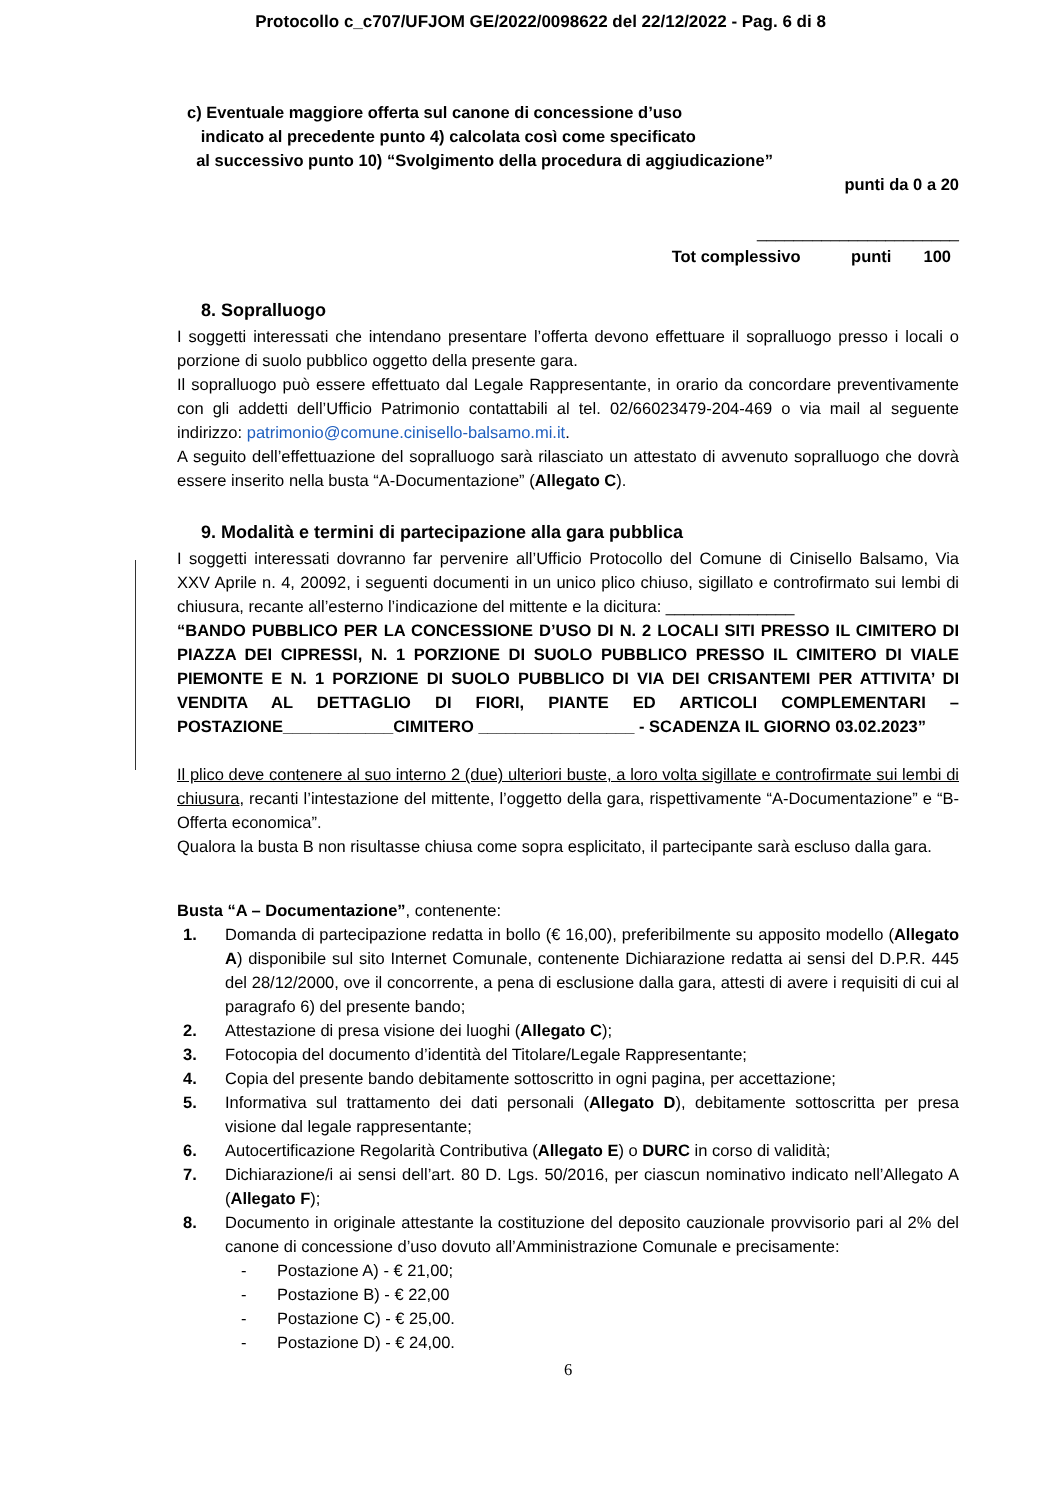Protocollo c_c707/UFJOM GE/2022/0098622 del 22/12/2022 - Pag. 6 di 8
c) Eventuale maggiore offerta sul canone di concessione d’uso
indicato al precedente punto 4) calcolata così come specificato
al successivo punto 10) “Svolgimento della procedura di aggiudicazione”
punti da 0 a 20
______________________
Tot complessivo punti 100
8. Sopralluogo
I soggetti interessati che intendano presentare l’offerta devono effettuare il sopralluogo presso i locali o porzione di suolo pubblico oggetto della presente gara.
Il sopralluogo può essere effettuato dal Legale Rappresentante, in orario da concordare preventivamente con gli addetti dell’Ufficio Patrimonio contattabili al tel. 02/66023479-204-469 o via mail al seguente indirizzo: patrimonio@comune.cinisello-balsamo.mi.it.
A seguito dell’effettuazione del sopralluogo sarà rilasciato un attestato di avvenuto sopralluogo che dovrà essere inserito nella busta “A-Documentazione” (Allegato C).
9. Modalità e termini di partecipazione alla gara pubblica
I soggetti interessati dovranno far pervenire all’Ufficio Protocollo del Comune di Cinisello Balsamo, Via XXV Aprile n. 4, 20092, i seguenti documenti in un unico plico chiuso, sigillato e controfirmato sui lembi di chiusura, recante all’esterno l’indicazione del mittente e la dicitura: ______________
“BANDO PUBBLICO PER LA CONCESSIONE D’USO DI N. 2 LOCALI SITI PRESSO IL CIMITERO DI PIAZZA DEI CIPRESSI, N. 1 PORZIONE DI SUOLO PUBBLICO PRESSO IL CIMITERO DI VIALE PIEMONTE E N. 1 PORZIONE DI SUOLO PUBBLICO DI VIA DEI CRISANTEMI PER ATTIVITA’ DI VENDITA AL DETTAGLIO DI FIORI, PIANTE ED ARTICOLI COMPLEMENTARI – POSTAZIONE____________CIMITERO _________________ - SCADENZA IL GIORNO 03.02.2023”
Il plico deve contenere al suo interno 2 (due) ulteriori buste, a loro volta sigillate e controfirmate sui lembi di chiusura, recanti l’intestazione del mittente, l’oggetto della gara, rispettivamente “A-Documentazione” e “B-Offerta economica”.
Qualora la busta B non risultasse chiusa come sopra esplicitato, il partecipante sarà escluso dalla gara.
Busta “A – Documentazione”, contenente:
1. Domanda di partecipazione redatta in bollo (€ 16,00), preferibilmente su apposito modello (Allegato A) disponibile sul sito Internet Comunale, contenente Dichiarazione redatta ai sensi del D.P.R. 445 del 28/12/2000, ove il concorrente, a pena di esclusione dalla gara, attesti di avere i requisiti di cui al paragrafo 6) del presente bando;
2. Attestazione di presa visione dei luoghi (Allegato C);
3. Fotocopia del documento d’identità del Titolare/Legale Rappresentante;
4. Copia del presente bando debitamente sottoscritto in ogni pagina, per accettazione;
5. Informativa sul trattamento dei dati personali (Allegato D), debitamente sottoscritta per presa visione dal legale rappresentante;
6. Autocertificazione Regolarità Contributiva (Allegato E) o DURC in corso di validità;
7. Dichiarazione/i ai sensi dell’art. 80 D. Lgs. 50/2016, per ciascun nominativo indicato nell’Allegato A (Allegato F);
8. Documento in originale attestante la costituzione del deposito cauzionale provvisorio pari al 2% del canone di concessione d’uso dovuto all’Amministrazione Comunale e precisamente:
- Postazione A) - € 21,00;
- Postazione B) - € 22,00
- Postazione C) - € 25,00.
- Postazione D) - € 24,00.
6